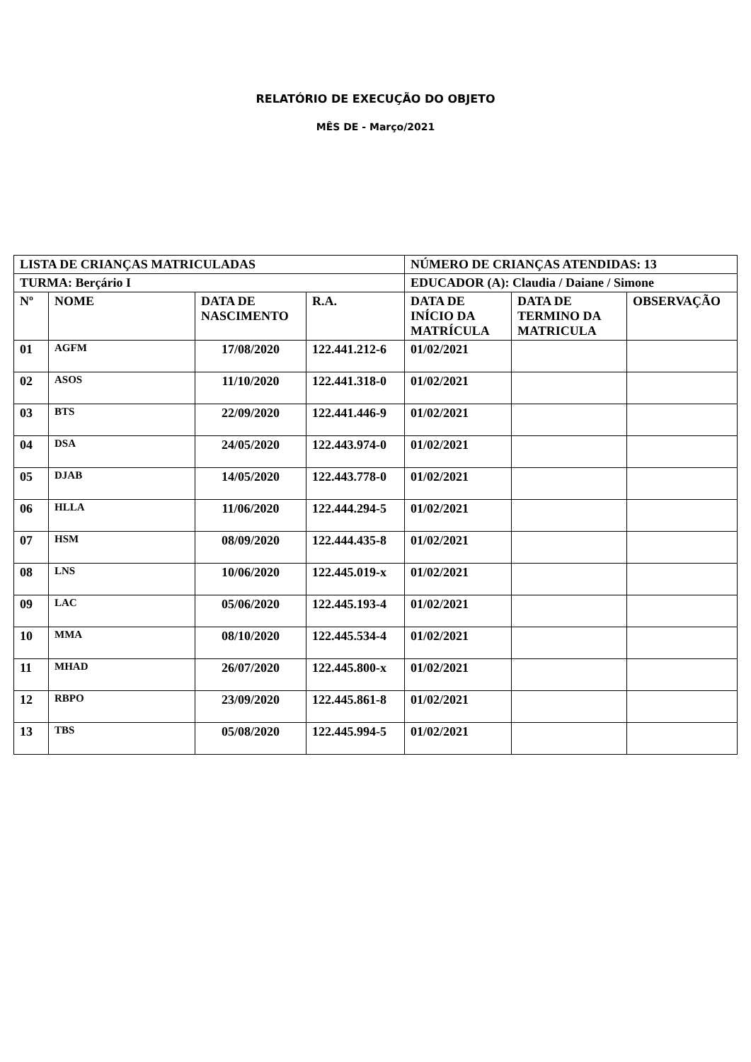RELATÓRIO DE EXECUÇÃO DO OBJETO
MÊS DE - Março/2021
| LISTA DE CRIANÇAS MATRICULADAS | | | | NÚMERO DE CRIANÇAS ATENDIDAS: 13 | | |
| TURMA: Berçário I | | | | EDUCADOR (A): Claudia / Daiane / Simone | | |
| Nº | NOME | DATA DE NASCIMENTO | R.A. | DATA DE INÍCIO DA MATRÍCULA | DATA DE TERMINO DA MATRICULA | OBSERVAÇÃO |
| 01 | AGFM | 17/08/2020 | 122.441.212-6 | 01/02/2021 | | |
| 02 | ASOS | 11/10/2020 | 122.441.318-0 | 01/02/2021 | | |
| 03 | BTS | 22/09/2020 | 122.441.446-9 | 01/02/2021 | | |
| 04 | DSA | 24/05/2020 | 122.443.974-0 | 01/02/2021 | | |
| 05 | DJAB | 14/05/2020 | 122.443.778-0 | 01/02/2021 | | |
| 06 | HLLA | 11/06/2020 | 122.444.294-5 | 01/02/2021 | | |
| 07 | HSM | 08/09/2020 | 122.444.435-8 | 01/02/2021 | | |
| 08 | LNS | 10/06/2020 | 122.445.019-x | 01/02/2021 | | |
| 09 | LAC | 05/06/2020 | 122.445.193-4 | 01/02/2021 | | |
| 10 | MMA | 08/10/2020 | 122.445.534-4 | 01/02/2021 | | |
| 11 | MHAD | 26/07/2020 | 122.445.800-x | 01/02/2021 | | |
| 12 | RBPO | 23/09/2020 | 122.445.861-8 | 01/02/2021 | | |
| 13 | TBS | 05/08/2020 | 122.445.994-5 | 01/02/2021 | | |